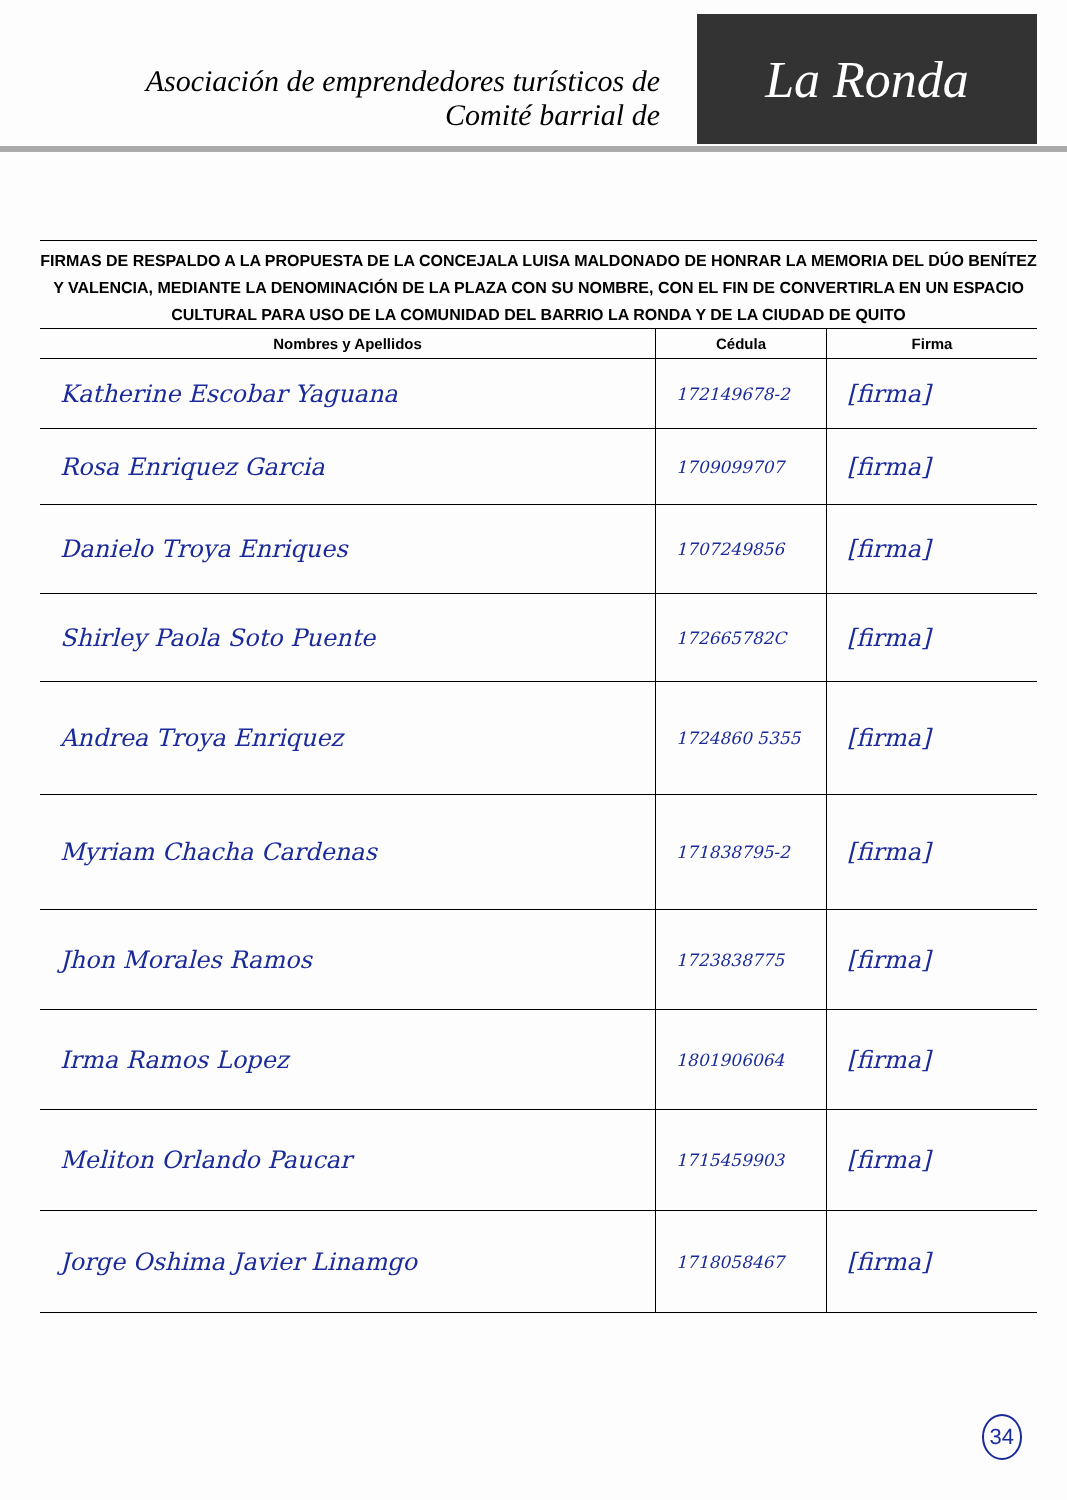Asociación de emprendedores turísticos de
Comité barrial de
La Ronda
FIRMAS DE RESPALDO A LA PROPUESTA DE LA CONCEJALA LUISA MALDONADO DE HONRAR LA MEMORIA DEL DÚO BENÍTEZ Y VALENCIA, MEDIANTE LA DENOMINACIÓN DE LA PLAZA CON SU NOMBRE, CON EL FIN DE CONVERTIRLA EN UN ESPACIO CULTURAL PARA USO DE LA COMUNIDAD DEL BARRIO LA RONDA Y DE LA CIUDAD DE QUITO
| Nombres y Apellidos | Cédula | Firma |
| --- | --- | --- |
| Katherine Escobar Yaguana | 172149678-2 | [firma] |
| Rosa Enriquez Garcia | 1709099707 | [firma] |
| Danielo Troya Enriques | 1707249856 | [firma] |
| Shirley Paola Soto Puente | 172665782C | [firma] |
| Andrea Troya Enriquez | 1724860 5355 | [firma] |
| Myriam Chacha Cardenas | 171838795-2 | [firma] |
| Jhon Morales Ramos | 1723838775 | [firma] |
| Irma Ramos Lopez | 1801906064 | [firma] |
| Meliton Orlando Paucar | 1715459903 | [firma] |
| Jorge Oshima Javier Linamgo | 1718058467 | [firma] |
34